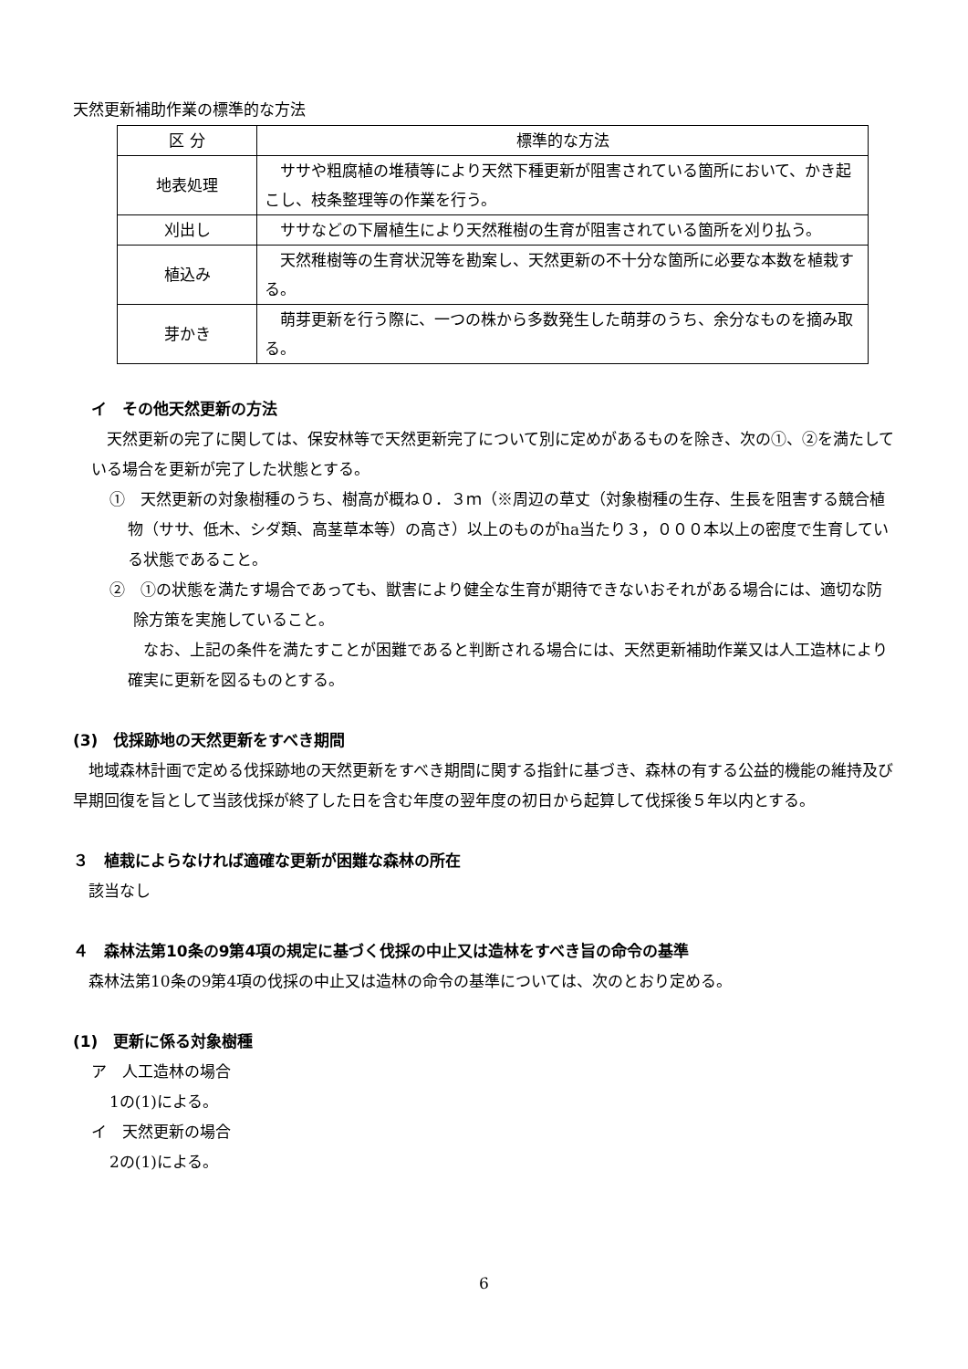天然更新補助作業の標準的な方法
| 区 分 | 標準的な方法 |
| --- | --- |
| 地表処理 | ササや粗腐植の堆積等により天然下種更新が阻害されている箇所において、かき起こし、枝条整理等の作業を行う。 |
| 刈出し | ササなどの下層植生により天然稚樹の生育が阻害されている箇所を刈り払う。 |
| 植込み | 天然稚樹等の生育状況等を勘案し、天然更新の不十分な箇所に必要な本数を植栽する。 |
| 芽かき | 萌芽更新を行う際に、一つの株から多数発生した萌芽のうち、余分なものを摘み取る。 |
イ　その他天然更新の方法
　天然更新の完了に関しては、保安林等で天然更新完了について別に定めがあるものを除き、次の①、②を満たしている場合を更新が完了した状態とする。
①　天然更新の対象樹種のうち、樹高が概ね０．３ｍ（※周辺の草丈（対象樹種の生存、生長を阻害する競合植物（ササ、低木、シダ類、高茎草本等）の高さ）以上のものがha当たり３，０００本以上の密度で生育している状態であること。
②　①の状態を満たす場合であっても、獣害により健全な生育が期待できないおそれがある場合には、適切な防除方策を実施していること。
　なお、上記の条件を満たすことが困難であると判断される場合には、天然更新補助作業又は人工造林により確実に更新を図るものとする。
(3)　伐採跡地の天然更新をすべき期間
　地域森林計画で定める伐採跡地の天然更新をすべき期間に関する指針に基づき、森林の有する公益的機能の維持及び早期回復を旨として当該伐採が終了した日を含む年度の翌年度の初日から起算して伐採後５年以内とする。
３　植栽によらなければ適確な更新が困難な森林の所在
　該当なし
４　森林法第10条の9第4項の規定に基づく伐採の中止又は造林をすべき旨の命令の基準
　森林法第10条の9第4項の伐採の中止又は造林の命令の基準については、次のとおり定める。
(1)　更新に係る対象樹種
ア　人工造林の場合
1の(1)による。
イ　天然更新の場合
2の(1)による。
6